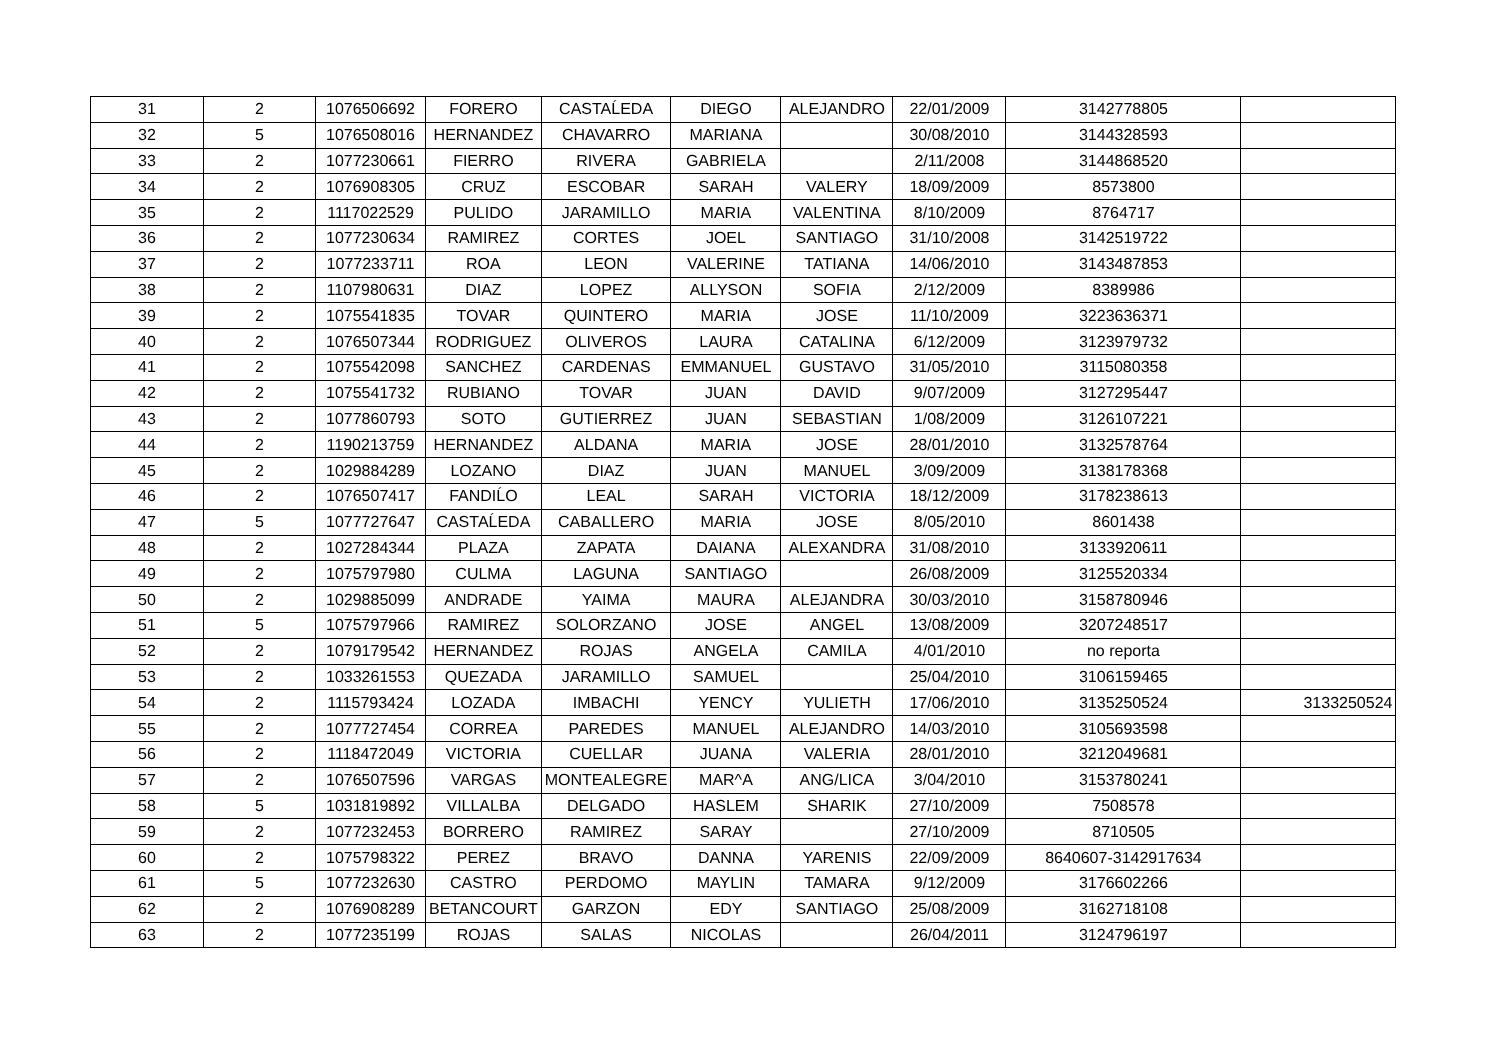| 31 | 2 | 1076506692 | FORERO | CASTAĹEDA | DIEGO | ALEJANDRO | 22/01/2009 | 3142778805 | |
| 32 | 5 | 1076508016 | HERNANDEZ | CHAVARRO | MARIANA | | 30/08/2010 | 3144328593 | |
| 33 | 2 | 1077230661 | FIERRO | RIVERA | GABRIELA | | 2/11/2008 | 3144868520 | |
| 34 | 2 | 1076908305 | CRUZ | ESCOBAR | SARAH | VALERY | 18/09/2009 | 8573800 | |
| 35 | 2 | 1117022529 | PULIDO | JARAMILLO | MARIA | VALENTINA | 8/10/2009 | 8764717 | |
| 36 | 2 | 1077230634 | RAMIREZ | CORTES | JOEL | SANTIAGO | 31/10/2008 | 3142519722 | |
| 37 | 2 | 1077233711 | ROA | LEON | VALERINE | TATIANA | 14/06/2010 | 3143487853 | |
| 38 | 2 | 1107980631 | DIAZ | LOPEZ | ALLYSON | SOFIA | 2/12/2009 | 8389986 | |
| 39 | 2 | 1075541835 | TOVAR | QUINTERO | MARIA | JOSE | 11/10/2009 | 3223636371 | |
| 40 | 2 | 1076507344 | RODRIGUEZ | OLIVEROS | LAURA | CATALINA | 6/12/2009 | 3123979732 | |
| 41 | 2 | 1075542098 | SANCHEZ | CARDENAS | EMMANUEL | GUSTAVO | 31/05/2010 | 3115080358 | |
| 42 | 2 | 1075541732 | RUBIANO | TOVAR | JUAN | DAVID | 9/07/2009 | 3127295447 | |
| 43 | 2 | 1077860793 | SOTO | GUTIERREZ | JUAN | SEBASTIAN | 1/08/2009 | 3126107221 | |
| 44 | 2 | 1190213759 | HERNANDEZ | ALDANA | MARIA | JOSE | 28/01/2010 | 3132578764 | |
| 45 | 2 | 1029884289 | LOZANO | DIAZ | JUAN | MANUEL | 3/09/2009 | 3138178368 | |
| 46 | 2 | 1076507417 | FANDIĹO | LEAL | SARAH | VICTORIA | 18/12/2009 | 3178238613 | |
| 47 | 5 | 1077727647 | CASTAĹEDA | CABALLERO | MARIA | JOSE | 8/05/2010 | 8601438 | |
| 48 | 2 | 1027284344 | PLAZA | ZAPATA | DAIANA | ALEXANDRA | 31/08/2010 | 3133920611 | |
| 49 | 2 | 1075797980 | CULMA | LAGUNA | SANTIAGO | | 26/08/2009 | 3125520334 | |
| 50 | 2 | 1029885099 | ANDRADE | YAIMA | MAURA | ALEJANDRA | 30/03/2010 | 3158780946 | |
| 51 | 5 | 1075797966 | RAMIREZ | SOLORZANO | JOSE | ANGEL | 13/08/2009 | 3207248517 | |
| 52 | 2 | 1079179542 | HERNANDEZ | ROJAS | ANGELA | CAMILA | 4/01/2010 | no reporta | |
| 53 | 2 | 1033261553 | QUEZADA | JARAMILLO | SAMUEL | | 25/04/2010 | 3106159465 | |
| 54 | 2 | 1115793424 | LOZADA | IMBACHI | YENCY | YULIETH | 17/06/2010 | 3135250524 | 3133250524 |
| 55 | 2 | 1077727454 | CORREA | PAREDES | MANUEL | ALEJANDRO | 14/03/2010 | 3105693598 | |
| 56 | 2 | 1118472049 | VICTORIA | CUELLAR | JUANA | VALERIA | 28/01/2010 | 3212049681 | |
| 57 | 2 | 1076507596 | VARGAS | MONTEALEGRE | MAR^A | ANG/LICA | 3/04/2010 | 3153780241 | |
| 58 | 5 | 1031819892 | VILLALBA | DELGADO | HASLEM | SHARIK | 27/10/2009 | 7508578 | |
| 59 | 2 | 1077232453 | BORRERO | RAMIREZ | SARAY | | 27/10/2009 | 8710505 | |
| 60 | 2 | 1075798322 | PEREZ | BRAVO | DANNA | YARENIS | 22/09/2009 | 8640607-3142917634 | |
| 61 | 5 | 1077232630 | CASTRO | PERDOMO | MAYLIN | TAMARA | 9/12/2009 | 3176602266 | |
| 62 | 2 | 1076908289 | BETANCOURT | GARZON | EDY | SANTIAGO | 25/08/2009 | 3162718108 | |
| 63 | 2 | 1077235199 | ROJAS | SALAS | NICOLAS | | 26/04/2011 | 3124796197 | |